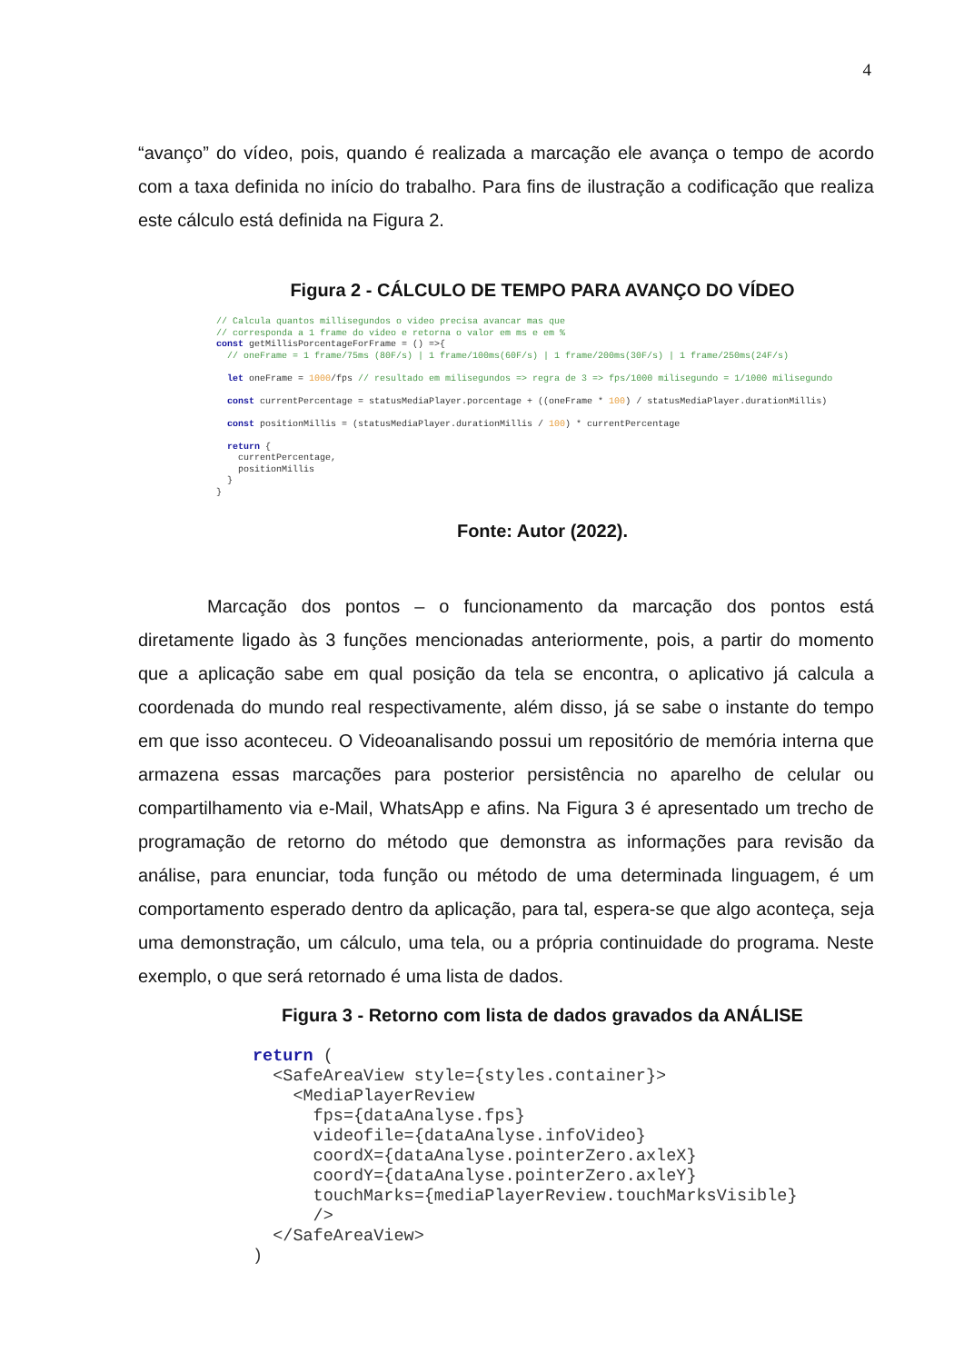4
“avanço” do vídeo, pois, quando é realizada a marcação ele avança o tempo de acordo com a taxa definida no início do trabalho. Para fins de ilustração a codificação que realiza este cálculo está definida na Figura 2.
Figura 2 - CÁLCULO DE TEMPO PARA AVANÇO DO VÍDEO
// Calcula quantos millisegundos o video precisa avancar mas que
// corresponda a 1 frame do video e retorna o valor em ms e em %
const getMillisPorcentageForFrame = () =>{
  // oneFrame = 1 frame/75ms (80F/s) | 1 frame/100ms(60F/s) | 1 frame/200ms(30F/s) | 1 frame/250ms(24F/s)

  let oneFrame = 1000/fps // resultado em milisegundos => regra de 3 => fps/1000 milisegundo = 1/1000 milisegundo

  const currentPercentage = statusMediaPlayer.porcentage + ((oneFrame * 100) / statusMediaPlayer.durationMillis)

  const positionMillis = (statusMediaPlayer.durationMillis / 100) * currentPercentage

  return {
    currentPercentage,
    positionMillis
  }
}
Fonte: Autor (2022).
Marcação dos pontos – o funcionamento da marcação dos pontos está diretamente ligado às 3 funções mencionadas anteriormente, pois, a partir do momento que a aplicação sabe em qual posição da tela se encontra, o aplicativo já calcula a coordenada do mundo real respectivamente, além disso, já se sabe o instante do tempo em que isso aconteceu. O Videoanalisando possui um repositório de memória interna que armazena essas marcações para posterior persistência no aparelho de celular ou compartilhamento via e-Mail, WhatsApp e afins. Na Figura 3 é apresentado um trecho de programação de retorno do método que demonstra as informações para revisão da análise, para enunciar, toda função ou método de uma determinada linguagem, é um comportamento esperado dentro da aplicação, para tal, espera-se que algo aconteça, seja uma demonstração, um cálculo, uma tela, ou a própria continuidade do programa. Neste exemplo, o que será retornado é uma lista de dados.
Figura 3 - Retorno com lista de dados gravados da ANÁLISE
return (
  <SafeAreaView style={styles.container}>
    <MediaPlayerReview
      fps={dataAnalyse.fps}
      videofile={dataAnalyse.infoVideo}
      coordX={dataAnalyse.pointerZero.axleX}
      coordY={dataAnalyse.pointerZero.axleY}
      touchMarks={mediaPlayerReview.touchMarksVisible}
      />
  </SafeAreaView>
)